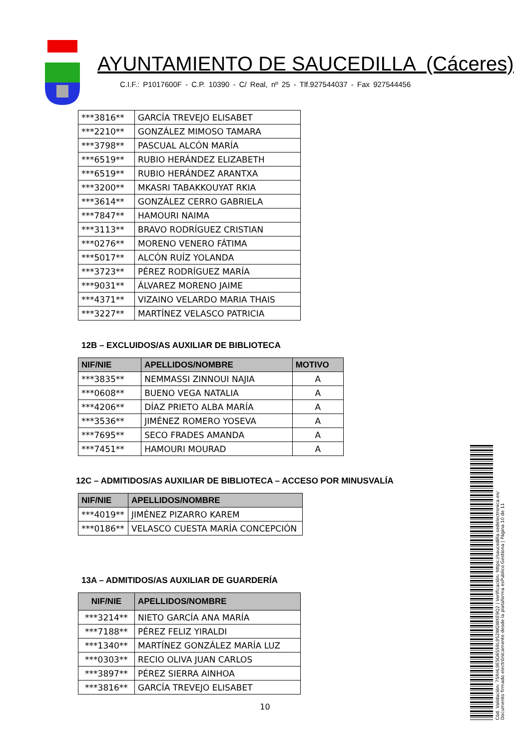AYUNTAMIENTO DE SAUCEDILLA (Cáceres)
C.I.F.: P1017600F - C.P. 10390 - C/ Real, nº 25 - Tlf.927544037 - Fax 927544456
| ***3816** | GARCÍA TREVEJO ELISABET |
| ***2210** | GONZÁLEZ MIMOSO TAMARA |
| ***3798** | PASCUAL ALCÓN MARÍA |
| ***6519** | RUBIO HERÁNDEZ ELIZABETH |
| ***6519** | RUBIO HERÁNDEZ ARANTXA |
| ***3200** | MKASRI TABAKKOUYAT RKIA |
| ***3614** | GONZÁLEZ CERRO GABRIELA |
| ***7847** | HAMOURI NAIMA |
| ***3113** | BRAVO RODRÍGUEZ CRISTIAN |
| ***0276** | MORENO VENERO FÁTIMA |
| ***5017** | ALCÓN RUÍZ YOLANDA |
| ***3723** | PÉREZ RODRÍGUEZ MARÍA |
| ***9031** | ÁLVAREZ MORENO JAIME |
| ***4371** | VIZAINO VELARDO MARIA THAIS |
| ***3227** | MARTÍNEZ VELASCO PATRICIA |
12B – EXCLUIDOS/AS AUXILIAR DE BIBLIOTECA
| NIF/NIE | APELLIDOS/NOMBRE | MOTIVO |
| --- | --- | --- |
| ***3835** | NEMMASSI ZINNOUI NAJIA | A |
| ***0608** | BUENO VEGA NATALIA | A |
| ***4206** | DÍAZ PRIETO ALBA MARÍA | A |
| ***3536** | JIMÉNEZ ROMERO YOSEVA | A |
| ***7695** | SECO FRADES AMANDA | A |
| ***7451** | HAMOURI MOURAD | A |
12C – ADMITIDOS/AS AUXILIAR DE BIBLIOTECA – ACCESO POR MINUSVALÍA
| NIF/NIE | APELLIDOS/NOMBRE |
| --- | --- |
| ***4019** | JIMÉNEZ PIZARRO KAREM |
| ***0186** | VELASCO CUESTA MARÍA CONCEPCIÓN |
13A – ADMITIDOS/AS AUXILIAR DE GUARDERÍA
| NIF/NIE | APELLIDOS/NOMBRE |
| --- | --- |
| ***3214** | NIETO GARCÍA ANA MARÍA |
| ***7188** | PÉREZ FELIZ YIRALDI |
| ***1340** | MARTÍNEZ GONZÁLEZ MARÍA LUZ |
| ***0303** | RECIO OLIVA JUAN CARLOS |
| ***3897** | PÉREZ SIERRA AINHOA |
| ***3816** | GARCÍA TREVEJO ELISABET |
10
Cód. Validación: 75RHL9E5G6559L952WGWKE9Q2 | Verificación: https://saucedilla.sedelectronica.es/
Documento firmado electrónicamente desde la plataforma esPublico Gestiona | Página 10 de 11